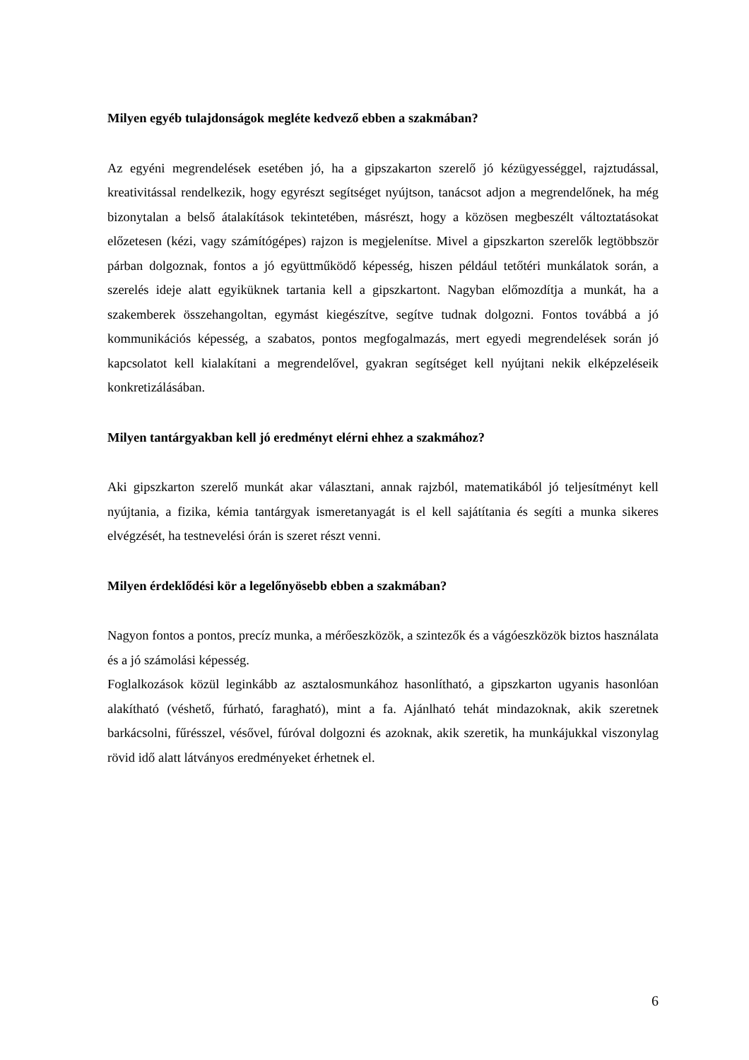Milyen egyéb tulajdonságok megléte kedvező ebben a szakmában?
Az egyéni megrendelések esetében jó, ha a gipszakarton szerelő jó kézügyességgel, rajztudással, kreativitással rendelkezik, hogy egyrészt segítséget nyújtson, tanácsot adjon a megrendelőnek, ha még bizonytalan a belső átalakítások tekintetében, másrészt, hogy a közösen megbeszélt változtatásokat előzetesen (kézi, vagy számítógépes) rajzon is megjelenítse. Mivel a gipszkarton szerelők legtöbbször párban dolgoznak, fontos a jó együttműködő képesség, hiszen például tetőtéri munkálatok során, a szerelés ideje alatt egyiküknek tartania kell a gipszkartont. Nagyban előmozdítja a munkát, ha a szakemberek összehangoltan, egymást kiegészítve, segítve tudnak dolgozni. Fontos továbbá a jó kommunikációs képesség, a szabatos, pontos megfogalmazás, mert egyedi megrendelések során jó kapcsolatot kell kialakítani a megrendelővel, gyakran segítséget kell nyújtani nekik elképzeléseik konkretizálásában.
Milyen tantárgyakban kell jó eredményt elérni ehhez a szakmához?
Aki gipszkarton szerelő munkát akar választani, annak rajzból, matematikából jó teljesítményt kell nyújtania, a fizika, kémia tantárgyak ismeretanyagát is el kell sajátítania és segíti a munka sikeres elvégzését, ha testnevelési órán is szeret részt venni.
Milyen érdeklődési kör a legelőnyösebb ebben a szakmában?
Nagyon fontos a pontos, precíz munka, a mérőeszközök, a szintezők és a vágóeszközök biztos használata és a jó számolási képesség.
Foglalkozások közül leginkább az asztalosmunkához hasonlítható, a gipszkarton ugyanis hasonlóan alakítható (véshető, fúrható, faragható), mint a fa. Ajánlható tehát mindazoknak, akik szeretnek barkácsolni, fűrésszel, vésővel, fúróval dolgozni és azoknak, akik szeretik, ha munkájukkal viszonylag rövid idő alatt látványos eredményeket érhetnek el.
6